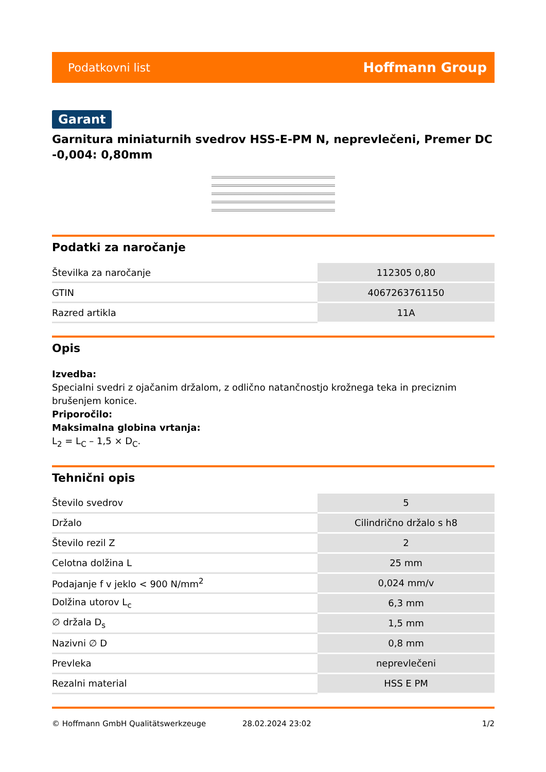Podatkovni list Hoffmann Group
Garant
Garnitura miniaturnih svedrov HSS-E-PM N, neprevlečeni, Premer DC -0,004: 0,80mm
Podatki za naročanje
| Številka za naročanje | 112305 0,80 |
| GTIN | 4067263761150 |
| Razred artikla | 11A |
Opis
Izvedba:
Specialni svedri z ojačanim držalom, z odlično natančnostjo krožnega teka in preciznim brušenjem konice.
Priporočilo:
Maksimalna globina vrtanja:
L<sub>2</sub> = L<sub>C</sub> – 1,5 × D<sub>C</sub>.
Tehnični opis
| Število svedrov | 5 |
| Držalo | Cilindrično držalo s h8 |
| Število rezil Z | 2 |
| Celotna dolžina L | 25 mm |
| Podajanje f v jeklo < 900 N/mm<sup>2</sup> | 0,024 mm/v |
| Dolžina utorov L<sub>c</sub> | 6,3 mm |
| ∅ držala D<sub>s</sub> | 1,5 mm |
| Nazivni ∅ D | 0,8 mm |
| Prevleka | neprevlečeni |
| Rezalni material | HSS E PM |
© Hoffmann GmbH Qualitätswerkzeuge 28.02.2024 23:02 1/2